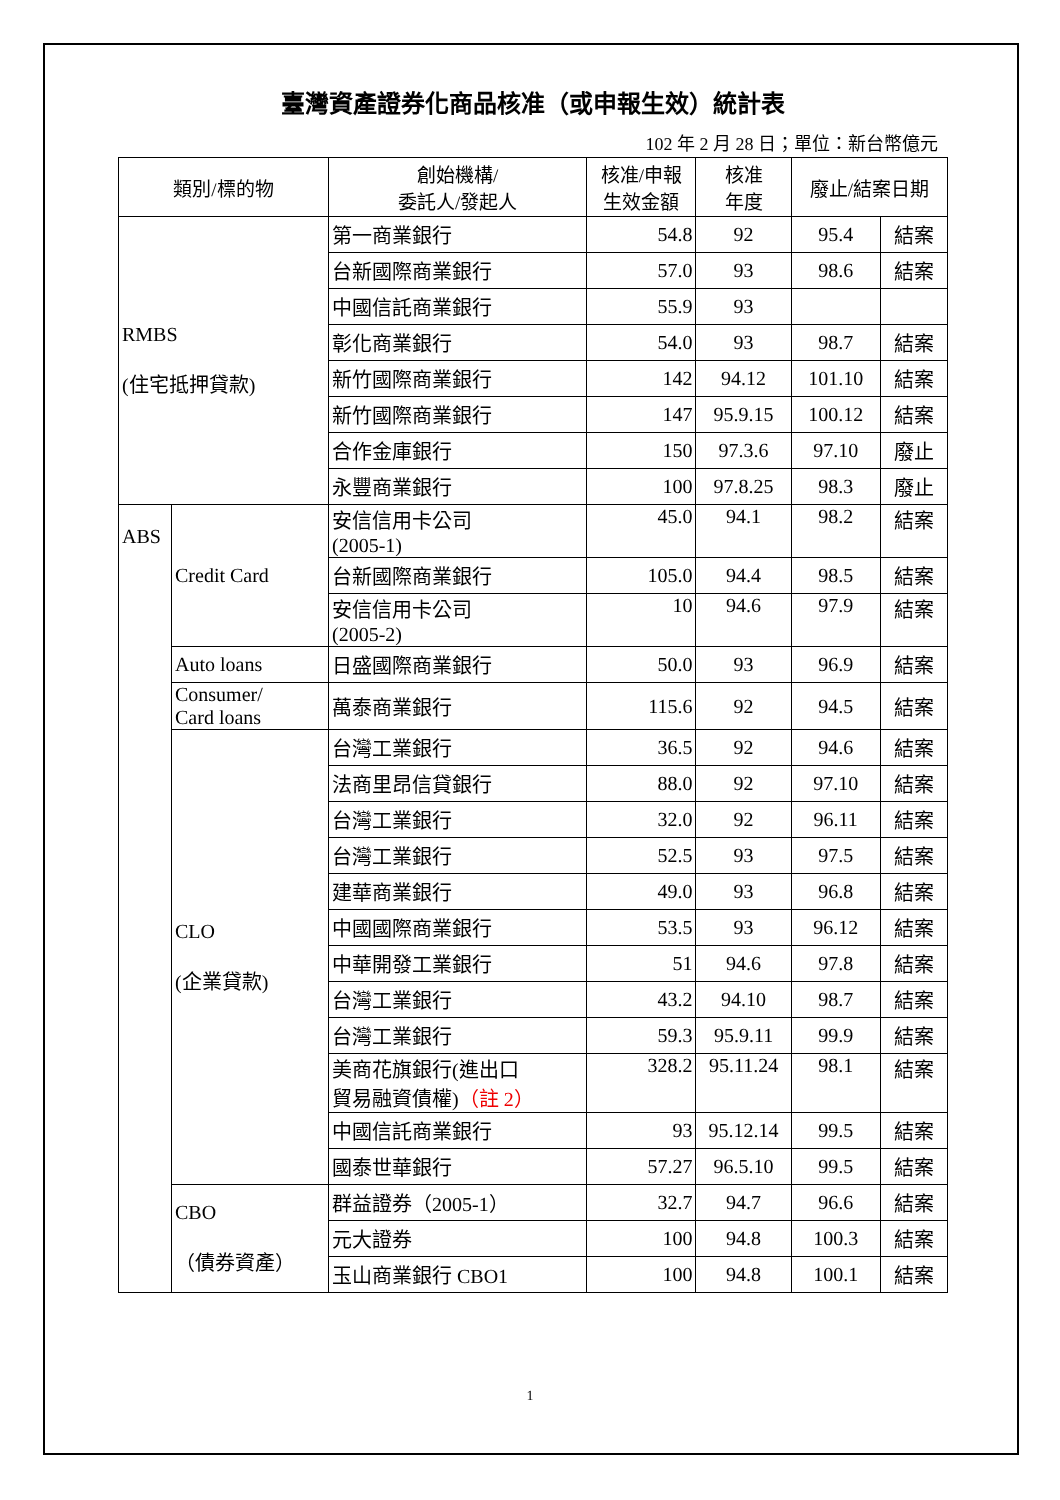臺灣資產證券化商品核准（或申報生效）統計表
102 年 2 月 28 日；單位：新台幣億元
| 類別/標的物 | | 創始機構/ 委託人/發起人 | 核准/申報 生效金額 | 核准 年度 | 廢止/結案日期 | |
| --- | --- | --- | --- | --- | --- | --- |
| RMBS (住宅抵押貸款) | | 第一商業銀行 | 54.8 | 92 | 95.4 | 結案 |
| | | 台新國際商業銀行 | 57.0 | 93 | 98.6 | 結案 |
| | | 中國信託商業銀行 | 55.9 | 93 | | |
| | | 彰化商業銀行 | 54.0 | 93 | 98.7 | 結案 |
| | | 新竹國際商業銀行 | 142 | 94.12 | 101.10 | 結案 |
| | | 新竹國際商業銀行 | 147 | 95.9.15 | 100.12 | 結案 |
| | | 合作金庫銀行 | 150 | 97.3.6 | 97.10 | 廢止 |
| | | 永豐商業銀行 | 100 | 97.8.25 | 98.3 | 廢止 |
| ABS | Credit Card | 安信信用卡公司 (2005-1) | 45.0 | 94.1 | 98.2 | 結案 |
| | | 台新國際商業銀行 | 105.0 | 94.4 | 98.5 | 結案 |
| | | 安信信用卡公司 (2005-2) | 10 | 94.6 | 97.9 | 結案 |
| | Auto loans | 日盛國際商業銀行 | 50.0 | 93 | 96.9 | 結案 |
| | Consumer/ Card loans | 萬泰商業銀行 | 115.6 | 92 | 94.5 | 結案 |
| | CLO (企業貸款) | 台灣工業銀行 | 36.5 | 92 | 94.6 | 結案 |
| | | 法商里昂信貸銀行 | 88.0 | 92 | 97.10 | 結案 |
| | | 台灣工業銀行 | 32.0 | 92 | 96.11 | 結案 |
| | | 台灣工業銀行 | 52.5 | 93 | 97.5 | 結案 |
| | | 建華商業銀行 | 49.0 | 93 | 96.8 | 結案 |
| | | 中國國際商業銀行 | 53.5 | 93 | 96.12 | 結案 |
| | | 中華開發工業銀行 | 51 | 94.6 | 97.8 | 結案 |
| | | 台灣工業銀行 | 43.2 | 94.10 | 98.7 | 結案 |
| | | 台灣工業銀行 | 59.3 | 95.9.11 | 99.9 | 結案 |
| | | 美商花旗銀行(進出口 貿易融資債權) （註 2） | 328.2 | 95.11.24 | 98.1 | 結案 |
| | | 中國信託商業銀行 | 93 | 95.12.14 | 99.5 | 結案 |
| | | 國泰世華銀行 | 57.27 | 96.5.10 | 99.5 | 結案 |
| | CBO （債券資產） | 群益證券（2005-1） | 32.7 | 94.7 | 96.6 | 結案 |
| | | 元大證券 | 100 | 94.8 | 100.3 | 結案 |
| | | 玉山商業銀行 CBO1 | 100 | 94.8 | 100.1 | 結案 |
1